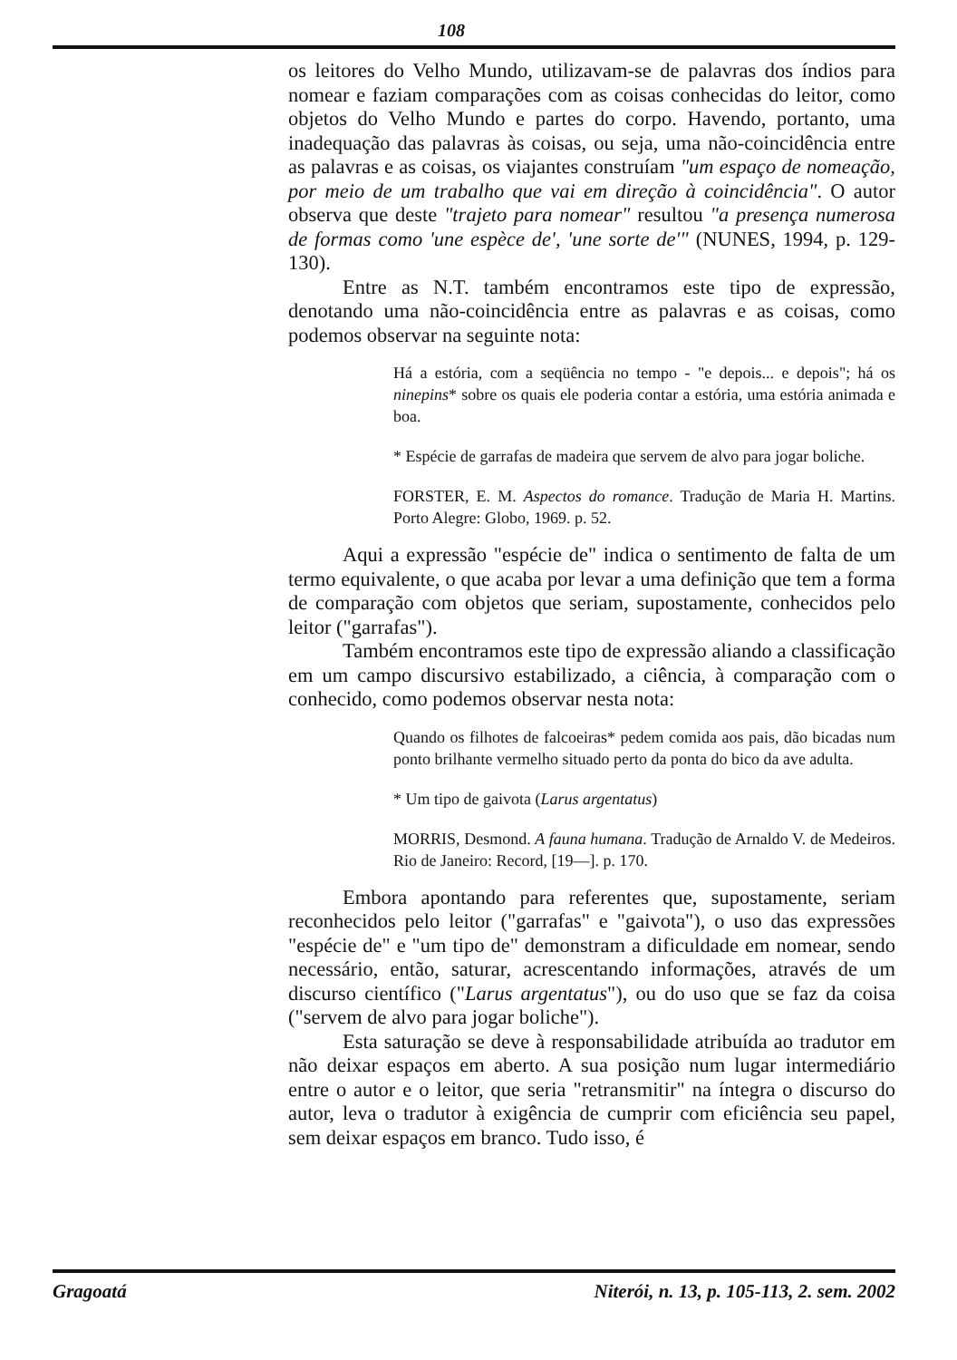108
os leitores do Velho Mundo, utilizavam-se de palavras dos índios para nomear e faziam comparações com as coisas conhecidas do leitor, como objetos do Velho Mundo e partes do corpo. Havendo, portanto, uma inadequação das palavras às coisas, ou seja, uma não-coincidência entre as palavras e as coisas, os viajantes construíam "um espaço de nomeação, por meio de um trabalho que vai em direção à coincidência". O autor observa que deste "trajeto para nomear" resultou "a presença numerosa de formas como 'une espèce de', 'une sorte de'" (NUNES, 1994, p. 129-130).
Entre as N.T. também encontramos este tipo de expressão, denotando uma não-coincidência entre as palavras e as coisas, como podemos observar na seguinte nota:
Há a estória, com a seqüência no tempo - "e depois... e depois"; há os ninepins* sobre os quais ele poderia contar a estória, uma estória animada e boa.
* Espécie de garrafas de madeira que servem de alvo para jogar boliche.
FORSTER, E. M. Aspectos do romance. Tradução de Maria H. Martins. Porto Alegre: Globo, 1969. p. 52.
Aqui a expressão "espécie de" indica o sentimento de falta de um termo equivalente, o que acaba por levar a uma definição que tem a forma de comparação com objetos que seriam, supostamente, conhecidos pelo leitor ("garrafas").
Também encontramos este tipo de expressão aliando a classificação em um campo discursivo estabilizado, a ciência, à comparação com o conhecido, como podemos observar nesta nota:
Quando os filhotes de falcoeiras* pedem comida aos pais, dão bicadas num ponto brilhante vermelho situado perto da ponta do bico da ave adulta.
* Um tipo de gaivota (Larus argentatus)
MORRIS, Desmond. A fauna humana. Tradução de Arnaldo V. de Medeiros. Rio de Janeiro: Record, [19—]. p. 170.
Embora apontando para referentes que, supostamente, seriam reconhecidos pelo leitor ("garrafas" e "gaivota"), o uso das expressões "espécie de" e "um tipo de" demonstram a dificuldade em nomear, sendo necessário, então, saturar, acrescentando informações, através de um discurso científico ("Larus argentatus"), ou do uso que se faz da coisa ("servem de alvo para jogar boliche").
Esta saturação se deve à responsabilidade atribuída ao tradutor em não deixar espaços em aberto. A sua posição num lugar intermediário entre o autor e o leitor, que seria "retransmitir" na íntegra o discurso do autor, leva o tradutor à exigência de cumprir com eficiência seu papel, sem deixar espaços em branco. Tudo isso, é
Gragoatá Niterói, n. 13, p. 105-113, 2. sem. 2002